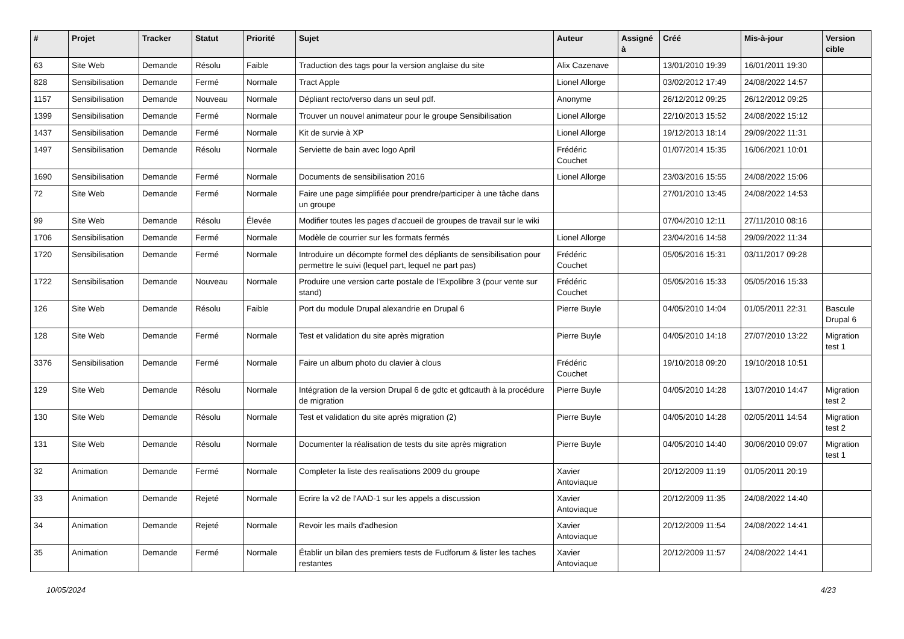| # | Projet | Tracker | Statut | Priorité | Sujet | Auteur | Assigné à | Créé | Mis-à-jour | Version cible |
| --- | --- | --- | --- | --- | --- | --- | --- | --- | --- | --- |
| 63 | Site Web | Demande | Résolu | Faible | Traduction des tags pour la version anglaise du site | Alix Cazenave | | 13/01/2010 19:39 | 16/01/2011 19:30 | |
| 828 | Sensibilisation | Demande | Fermé | Normale | Tract Apple | Lionel Allorge | | 03/02/2012 17:49 | 24/08/2022 14:57 | |
| 1157 | Sensibilisation | Demande | Nouveau | Normale | Dépliant recto/verso dans un seul pdf. | Anonyme | | 26/12/2012 09:25 | 26/12/2012 09:25 | |
| 1399 | Sensibilisation | Demande | Fermé | Normale | Trouver un nouvel animateur pour le groupe Sensibilisation | Lionel Allorge | | 22/10/2013 15:52 | 24/08/2022 15:12 | |
| 1437 | Sensibilisation | Demande | Fermé | Normale | Kit de survie à XP | Lionel Allorge | | 19/12/2013 18:14 | 29/09/2022 11:31 | |
| 1497 | Sensibilisation | Demande | Résolu | Normale | Serviette de bain avec logo April | Frédéric Couchet | | 01/07/2014 15:35 | 16/06/2021 10:01 | |
| 1690 | Sensibilisation | Demande | Fermé | Normale | Documents de sensibilisation 2016 | Lionel Allorge | | 23/03/2016 15:55 | 24/08/2022 15:06 | |
| 72 | Site Web | Demande | Fermé | Normale | Faire une page simplifiée pour prendre/participer à une tâche dans un groupe | | | 27/01/2010 13:45 | 24/08/2022 14:53 | |
| 99 | Site Web | Demande | Résolu | Élevée | Modifier toutes les pages d'accueil de groupes de travail sur le wiki | | | 07/04/2010 12:11 | 27/11/2010 08:16 | |
| 1706 | Sensibilisation | Demande | Fermé | Normale | Modèle de courrier sur les formats fermés | Lionel Allorge | | 23/04/2016 14:58 | 29/09/2022 11:34 | |
| 1720 | Sensibilisation | Demande | Fermé | Normale | Introduire un décompte formel des dépliants de sensibilisation pour permettre le suivi (lequel part, lequel ne part pas) | Frédéric Couchet | | 05/05/2016 15:31 | 03/11/2017 09:28 | |
| 1722 | Sensibilisation | Demande | Nouveau | Normale | Produire une version carte postale de l'Expolibre 3 (pour vente sur stand) | Frédéric Couchet | | 05/05/2016 15:33 | 05/05/2016 15:33 | |
| 126 | Site Web | Demande | Résolu | Faible | Port du module Drupal alexandrie en Drupal 6 | Pierre Buyle | | 04/05/2010 14:04 | 01/05/2011 22:31 | Bascule Drupal 6 |
| 128 | Site Web | Demande | Fermé | Normale | Test et validation du site après migration | Pierre Buyle | | 04/05/2010 14:18 | 27/07/2010 13:22 | Migration test 1 |
| 3376 | Sensibilisation | Demande | Fermé | Normale | Faire un album photo du clavier à clous | Frédéric Couchet | | 19/10/2018 09:20 | 19/10/2018 10:51 | |
| 129 | Site Web | Demande | Résolu | Normale | Intégration de la version Drupal 6 de gdtc et gdtcauth à la procédure de migration | Pierre Buyle | | 04/05/2010 14:28 | 13/07/2010 14:47 | Migration test 2 |
| 130 | Site Web | Demande | Résolu | Normale | Test et validation du site après migration (2) | Pierre Buyle | | 04/05/2010 14:28 | 02/05/2011 14:54 | Migration test 2 |
| 131 | Site Web | Demande | Résolu | Normale | Documenter la réalisation de tests du site après migration | Pierre Buyle | | 04/05/2010 14:40 | 30/06/2010 09:07 | Migration test 1 |
| 32 | Animation | Demande | Fermé | Normale | Completer la liste des realisations 2009 du groupe | Xavier Antoviaque | | 20/12/2009 11:19 | 01/05/2011 20:19 | |
| 33 | Animation | Demande | Rejeté | Normale | Ecrire la v2 de l'AAD-1 sur les appels a discussion | Xavier Antoviaque | | 20/12/2009 11:35 | 24/08/2022 14:40 | |
| 34 | Animation | Demande | Rejeté | Normale | Revoir les mails d'adhesion | Xavier Antoviaque | | 20/12/2009 11:54 | 24/08/2022 14:41 | |
| 35 | Animation | Demande | Fermé | Normale | Établir un bilan des premiers tests de Fudforum & lister les taches restantes | Xavier Antoviaque | | 20/12/2009 11:57 | 24/08/2022 14:41 | |
10/05/2024 4/23